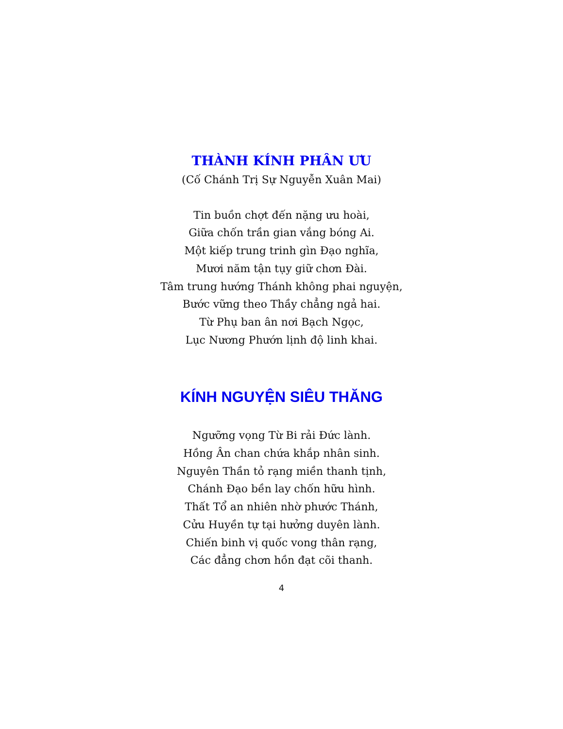THÀNH KÍNH PHÂN ƯU
(Cố Chánh Trị Sự Nguyễn Xuân Mai)
Tin buồn chợt đến nặng ưu hoài,
Giữa chốn trần gian vắng bóng Ai.
Một kiếp trung trinh gìn Đạo nghĩa,
Mươi năm tận tụy giữ chơn Đài.
Tâm trung hướng Thánh không phai nguyện,
Bước vững theo Thầy chẳng ngả hai.
Từ Phụ ban ân nơi Bạch Ngọc,
Lục Nương Phướn lịnh độ linh khai.
KÍNH NGUYỆN SIÊU THĂNG
Ngưỡng vọng Từ Bi rải Đức lành.
Hồng Ân chan chứa khắp nhân sinh.
Nguyên Thần tỏ rạng miền thanh tịnh,
Chánh Đạo bền lay chốn hữu hình.
Thất Tổ an nhiên nhờ phước Thánh,
Cửu Huyền tự tại hưởng duyên lành.
Chiến binh vị quốc vong thân rạng,
Các đẳng chơn hồn đạt cõi thanh.
4